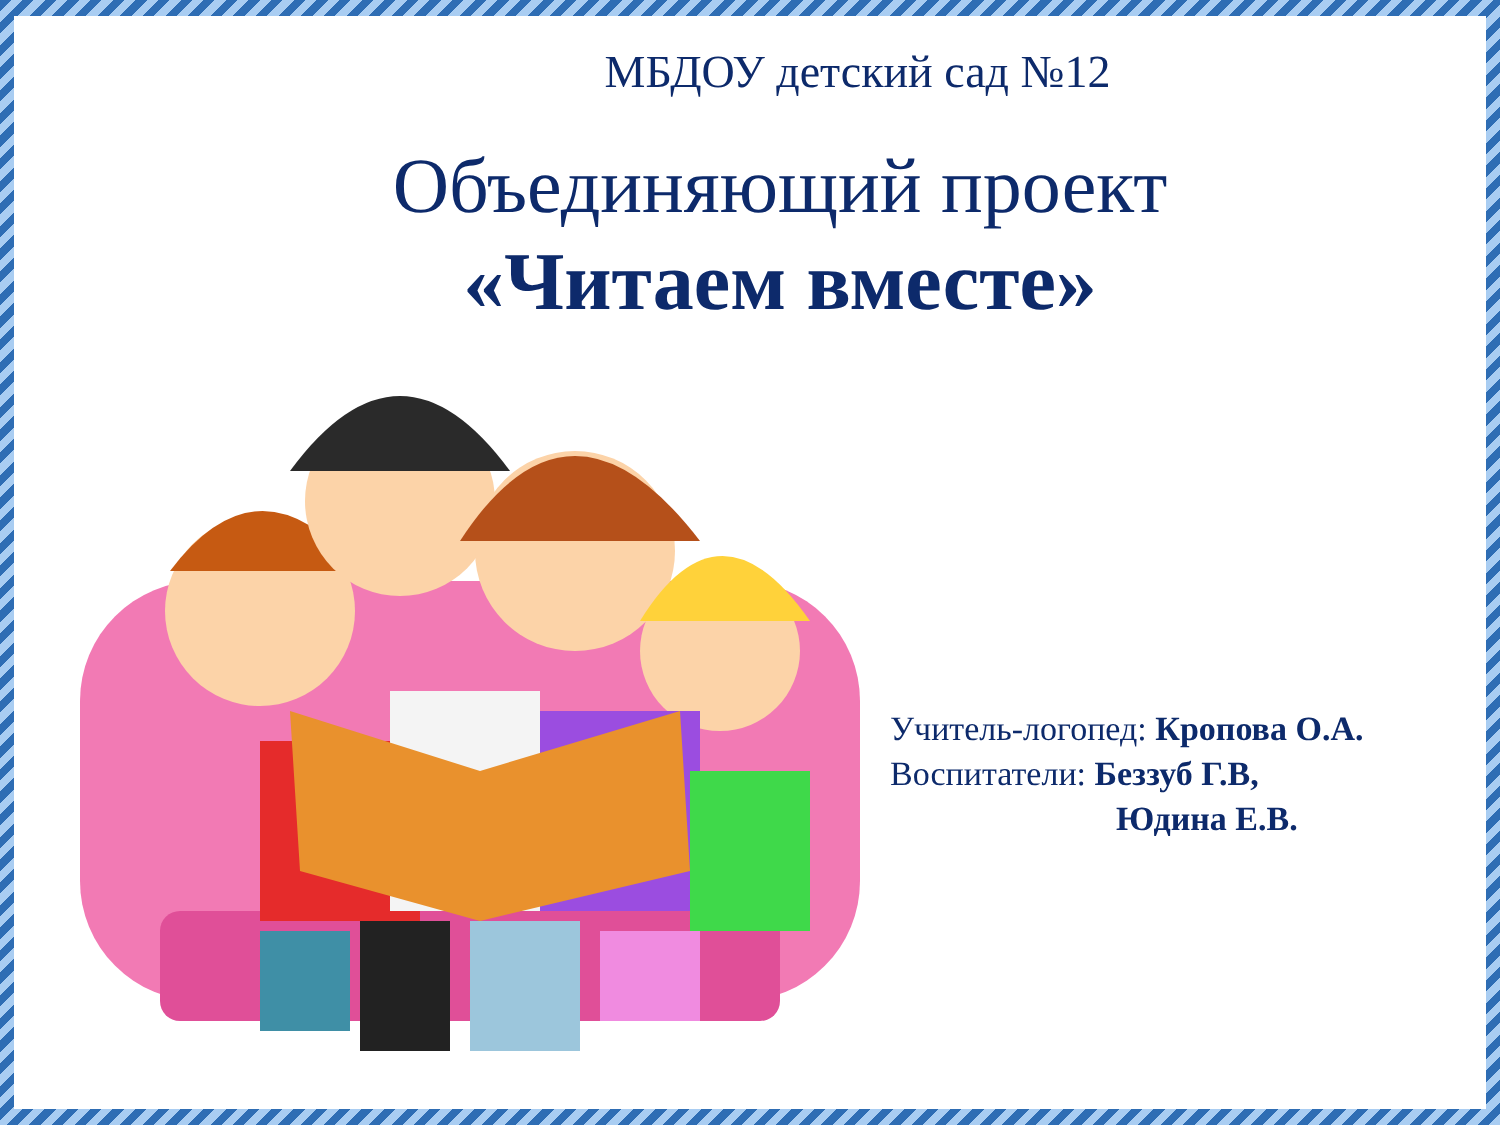МБДОУ детский сад №12
Объединяющий проект
«Читаем вместе»
Учитель-логопед: Кропова О.А.
Воспитатели: Беззуб Г.В,
Юдина Е.В.